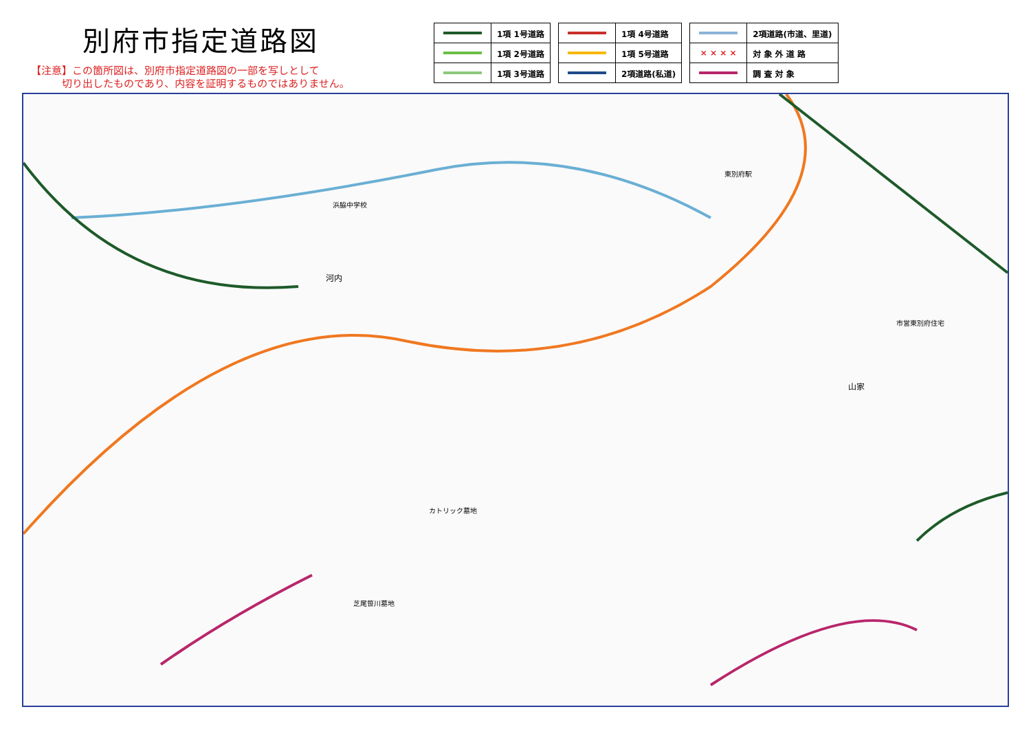別府市指定道路図
【注意】この箇所図は、別府市指定道路図の一部を写しとして
　　　切り出したものであり、内容を証明するものではありません。
| | 1項 1号道路 |
| | 1項 2号道路 |
| | 1項 3号道路 |
| | 1項 4号道路 |
| | 1項 5号道路 |
| | 2項道路(私道) |
| | 2項道路(市道、里道) |
| × × × × | 対 象 外 道 路 |
| | 調 査 対 象 |
浜脇中学校
河内
山家
カトリック墓地
芝尾笹川墓地
市営東別府住宅
東別府駅